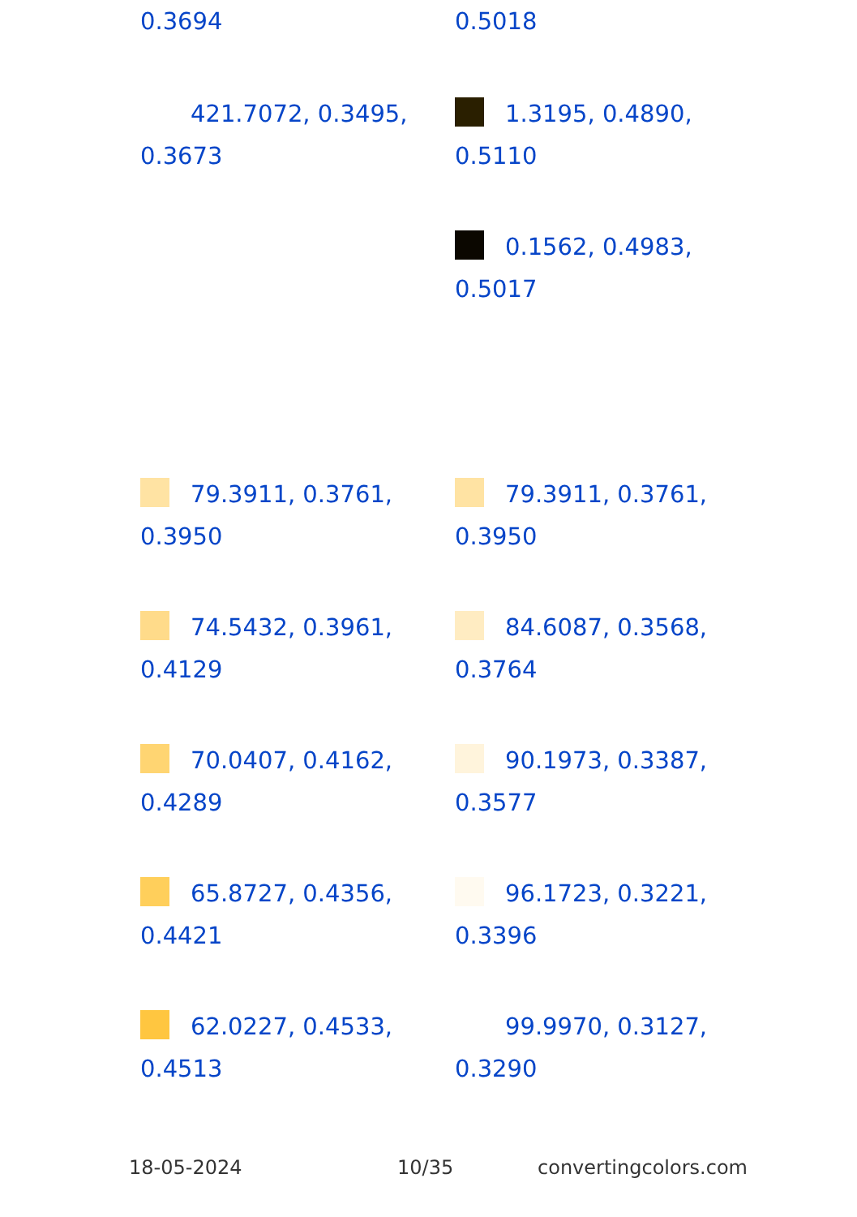0.3694 0.5018
421.7072, 0.3495, 0.3673
1.3195, 0.4890, 0.5110
0.1562, 0.4983, 0.5017
79.3911, 0.3761, 0.3950
79.3911, 0.3761, 0.3950
74.5432, 0.3961, 0.4129
84.6087, 0.3568, 0.3764
70.0407, 0.4162, 0.4289
90.1973, 0.3387, 0.3577
65.8727, 0.4356, 0.4421
96.1723, 0.3221, 0.3396
62.0227, 0.4533, 0.4513
99.9970, 0.3127, 0.3290
18-05-2024 10/35 convertingcolors.com